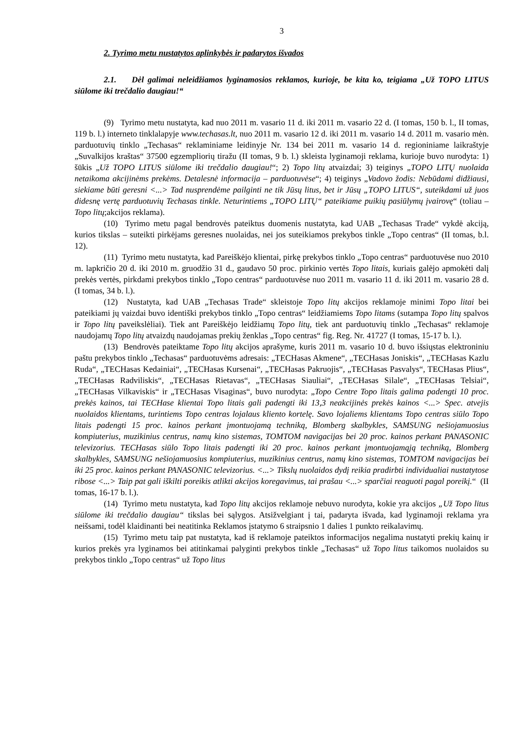3
2. Tyrimo metu nustatytos aplinkybės ir padarytos išvados
2.1. Dėl galimai neleidžiamos lyginamosios reklamos, kurioje, be kita ko, teigiama „Už TOPO LITUS siūlome iki trečdalio daugiau!“
(9) Tyrimo metu nustatyta, kad nuo 2011 m. vasario 11 d. iki 2011 m. vasario 22 d. (I tomas, 150 b. l., II tomas, 119 b. l.) interneto tinklalapyje www.techasas.lt, nuo 2011 m. vasario 12 d. iki 2011 m. vasario 14 d. 2011 m. vasario mėn. parduotuvių tinklo „Techasas“ reklaminiame leidinyje Nr. 134 bei 2011 m. vasario 14 d. regioniniame laikraštyje „Suvalkijos kraštas“ 37500 egzempliorių tiražu (II tomas, 9 b. l.) skleista lyginamoji reklama, kurioje buvo nurodyta: 1) šūkis „Už TOPO LITUS siūlome iki trečdalio daugiau!“; 2) Topo litų atvaizdai; 3) teiginys „TOPO LITŲ nuolaida netaikoma akcijinėms prekėms. Detalesnė informacija – parduotuvėse“; 4) teiginys „Vadovo žodis: Nebūdami didžiausi, siekiame būti geresni <...> Tad nusprendėme pailginti ne tik Jūsų litus, bet ir Jūsų „TOPO LITUS“, suteikdami už juos didesnę vertę parduotuvių Techasas tinkle. Neturintiems „TOPO LITŲ“ pateikiame puikių pasiūlymų įvairovę“ (toliau – Topo litų;akcijos reklama).
(10) Tyrimo metu pagal bendrovės pateiktus duomenis nustatyta, kad UAB „Techasas Trade“ vykdė akciją, kurios tikslas – suteikti pirkėjams geresnes nuolaidas, nei jos suteikiamos prekybos tinkle „Topo centras“ (II tomas, b.l. 12).
(11) Tyrimo metu nustatyta, kad Pareiškėjo klientai, pirkę prekybos tinklo „Topo centras“ parduotuvėse nuo 2010 m. lapkričio 20 d. iki 2010 m. gruodžio 31 d., gaudavo 50 proc. pirkinio vertės Topo litais, kuriais galėjo apmokėti dalį prekės vertės, pirkdami prekybos tinklo „Topo centras“ parduotuvėse nuo 2011 m. vasario 11 d. iki 2011 m. vasario 28 d. (I tomas, 34 b. l.).
(12) Nustatyta, kad UAB „Techasas Trade“ skleistoje Topo litų akcijos reklamoje minimi Topo litai bei pateikiami jų vaizdai buvo identiški prekybos tinklo „Topo centras“ leidžiamiems Topo litams (sutampa Topo litų spalvos ir Topo litų paveikslėliai). Tiek ant Pareiškėjo leidžiamų Topo litų, tiek ant parduotuvių tinklo „Techasas“ reklamoje naudojamų Topo litų atvaizdų naudojamas prekių ženklas „Topo centras“ fig. Reg. Nr. 41727 (I tomas, 15-17 b. l.).
(13) Bendrovės pateiktame Topo litų akcijos aprašyme, kuris 2011 m. vasario 10 d. buvo išsiųstas elektroniniu paštu prekybos tinklo „Techasas“ parduotuvėms adresais: „TECHasas Akmene“, „TECHasas Joniskis“, „TECHasas Kazlu Ruda“, „TECHasas Kedainiai“, „TECHasas Kursenai“, „TECHasas Pakruojis“, „TECHasas Pasvalys“, TECHasas Plius“, „TECHasas Radviliskis“, „TECHasas Rietavas“, „TECHasas Siauliai“, „TECHasas Silale“, „TECHasas Telsiai“, „TECHasas Vilkaviskis“ ir „TECHasas Visaginas“, buvo nurodyta: „Topo Centre Topo litais galima padengti 10 proc. prekės kainos, tai TECHase klientai Topo litais gali padengti iki 13,3 neakcijinės prekės kainos <...> Spec. atvejis nuolaidos klientams, turintiems Topo centras lojalaus kliento kortelę. Savo lojaliems klientams Topo centras siūlo Topo litais padengti 15 proc. kainos perkant įmontuojamą techniką, Blomberg skalbykles, SAMSUNG nešiojamuosius kompiuterius, muzikinius centrus, namų kino sistemas, TOMTOM navigacijas bei 20 proc. kainos perkant PANASONIC televizorius. TECHasas siūlo Topo litais padengti iki 20 proc. kainos perkant įmontuojamąją techniką, Blomberg skalbykles, SAMSUNG nešiojamuosius kompiuterius, muzikinius centrus, namų kino sistemas, TOMTOM navigacijas bei iki 25 proc. kainos perkant PANASONIC televizorius. <...> Tikslų nuolaidos dydį reikia pradirbti individualiai nustatytose ribose <...> Taip pat gali iškilti poreikis atlikti akcijos koregavimus, tai prašau <...> sparčiai reaguoti pagal poreikį.“ (II tomas, 16-17 b. l.).
(14) Tyrimo metu nustatyta, kad Topo litų akcijos reklamoje nebuvo nurodyta, kokie yra akcijos „Už Topo litus siūlome iki trečdalio daugiau“ tikslas bei sąlygos. Atsižvelgiant į tai, padaryta išvada, kad lyginamoji reklama yra neišsami, todėl klaidinanti bei neatitinka Reklamos įstatymo 6 straipsnio 1 dalies 1 punkto reikalavimų.
(15) Tyrimo metu taip pat nustatyta, kad iš reklamoje pateiktos informacijos negalima nustatyti prekių kainų ir kurios prekės yra lyginamos bei atitinkamai palyginti prekybos tinkle „Techasas“ už Topo litus taikomos nuolaidos su prekybos tinklo „Topo centras“ už Topo litus